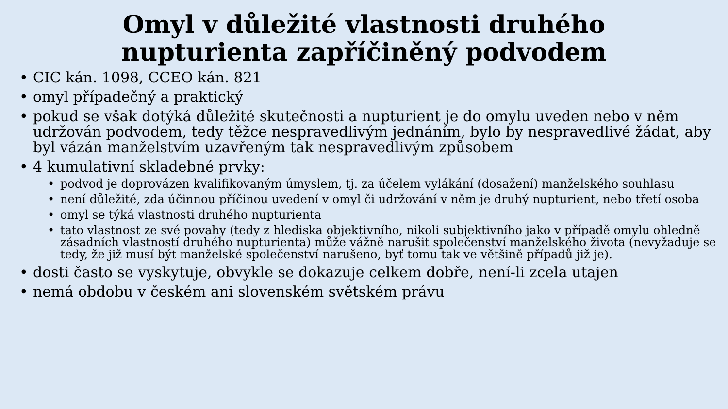Omyl v důležité vlastnosti druhého
nupturienta zapříčiněný podvodem
• CIC kán. 1098, CCEO kán. 821
• omyl případečný a praktický
• pokud se však dotýká důležité skutečnosti a nupturient je do omylu uveden nebo v něm udržován podvodem, tedy těžce nespravedlivým jednáním, bylo by nespravedlivé žádat, aby byl vázán manželstvím uzavřeným tak nespravedlivým způsobem
• 4 kumulativní skladebné prvky:
• podvod je doprovázen kvalifikovaným úmyslem, tj. za účelem vylákání (dosažení) manželského souhlasu
• není důležité, zda účinnou příčinou uvedení v omyl či udržování v něm je druhý nupturient, nebo třetí osoba
• omyl se týká vlastnosti druhého nupturienta
• tato vlastnost ze své povahy (tedy z hlediska objektivního, nikoli subjektivního jako v případě omylu ohledně zásadních vlastností druhého nupturienta) může vážně narušit společenství manželského života (nevyžaduje se tedy, že již musí být manželské společenství narušeno, byť tomu tak ve většině případů již je).
• dosti často se vyskytuje, obvykle se dokazuje celkem dobře, není-li zcela utajen
• nemá obdobu v českém ani slovenském světském právu